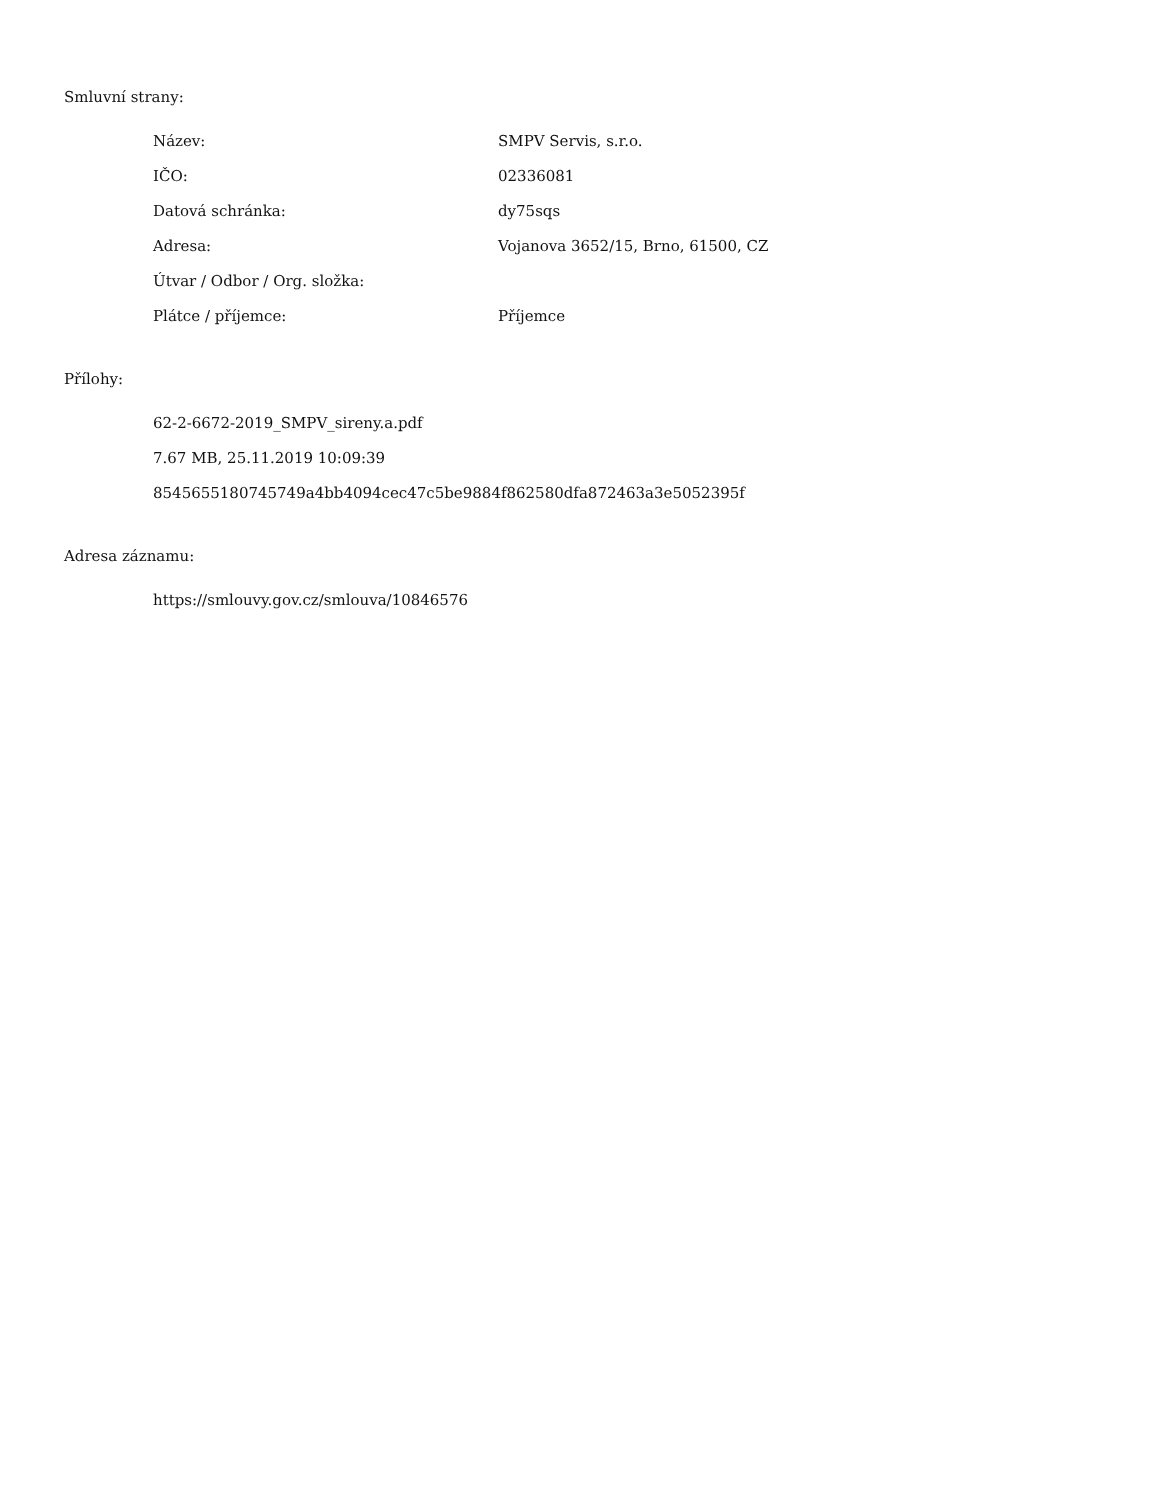Smluvní strany:
| Název: | SMPV Servis, s.r.o. |
| IČO: | 02336081 |
| Datová schránka: | dy75sqs |
| Adresa: | Vojanova 3652/15, Brno, 61500, CZ |
| Útvar / Odbor / Org. složka: | |
| Plátce / příjemce: | Příjemce |
Přílohy:
62-2-6672-2019_SMPV_sireny.a.pdf
7.67 MB, 25.11.2019 10:09:39
8545655180745749a4bb4094cec47c5be9884f862580dfa872463a3e5052395f
Adresa záznamu:
https://smlouvy.gov.cz/smlouva/10846576